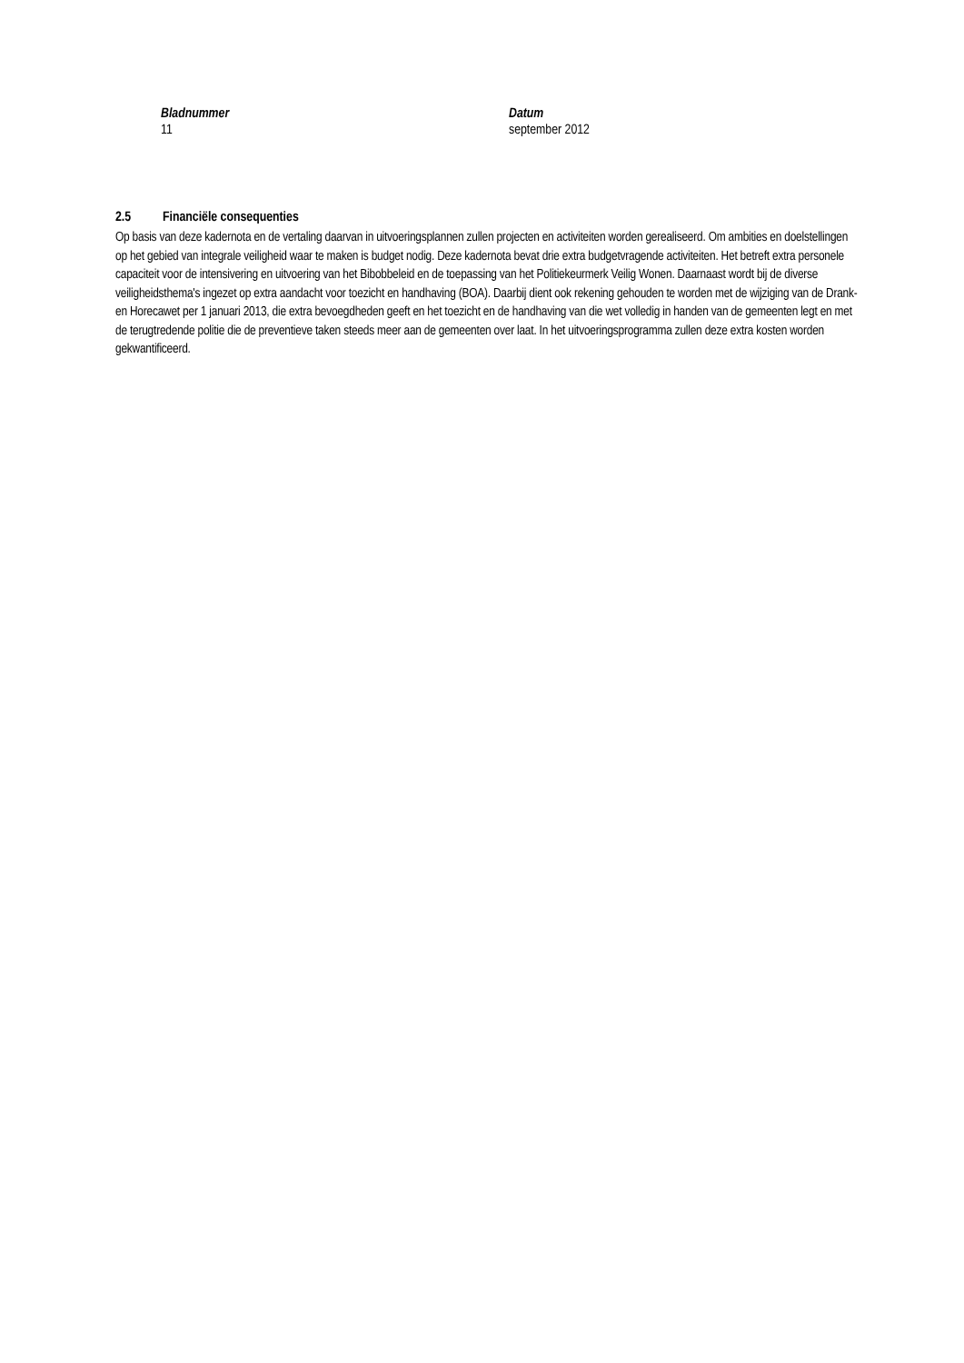Bladnummer
11
Datum
september 2012
2.5 Financiële consequenties
Op basis van deze kadernota en de vertaling daarvan in uitvoeringsplannen zullen projecten en activiteiten worden gerealiseerd. Om ambities en doelstellingen op het gebied van integrale veiligheid waar te maken is budget nodig. Deze kadernota bevat drie extra budgetvragende activiteiten. Het betreft extra personele capaciteit voor de intensivering en uitvoering van het Bibobbeleid en de toepassing van het Politiekeurmerk Veilig Wonen. Daarnaast wordt bij de diverse veiligheidsthema's ingezet op extra aandacht voor toezicht en handhaving (BOA). Daarbij dient ook rekening gehouden te worden met de wijziging van de Drank- en Horecawet per 1 januari 2013, die extra bevoegdheden geeft en het toezicht en de handhaving van die wet volledig in handen van de gemeenten legt en met de terugtredende politie die de preventieve taken steeds meer aan de gemeenten over laat. In het uitvoeringsprogramma zullen deze extra kosten worden gekwantificeerd.